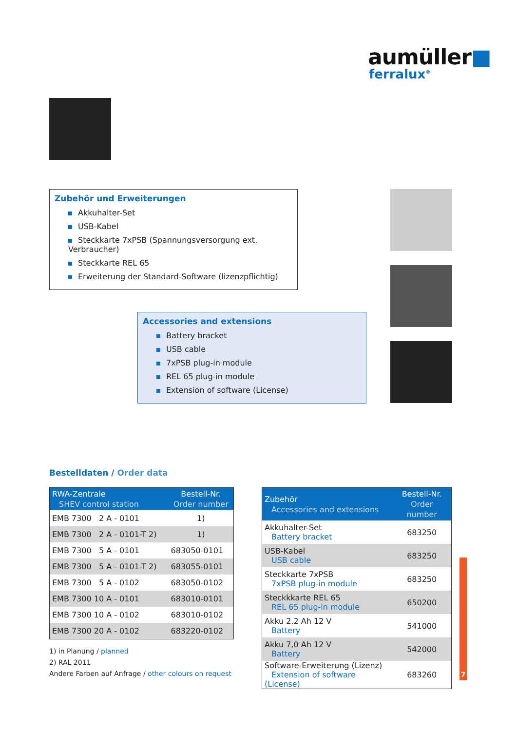aumüller■
ferralux<sup>®</sup>
Zubehör und Erweiterungen
Akkuhalter-Set
USB-Kabel
Steckkarte 7xPSB (Spannungsversorgung ext. Verbraucher)
Steckkarte REL 65
Erweiterung der Standard-Software (lizenzpflichtig)
Accessories and extensions
Battery bracket
USB cable
7xPSB plug-in module
REL 65 plug-in module
Extension of software (License)
Bestelldaten / Order data
| RWA-Zentrale SHEV control station | Bestell-Nr. Order number |
| --- | --- |
| EMB 7300 2 A - 0101 | 1) |
| EMB 7300 2 A - 0101-T 2) | 1) |
| EMB 7300 5 A - 0101 | 683050-0101 |
| EMB 7300 5 A - 0101-T 2) | 683055-0101 |
| EMB 7300 5 A - 0102 | 683050-0102 |
| EMB 7300 10 A - 0101 | 683010-0101 |
| EMB 7300 10 A - 0102 | 683010-0102 |
| EMB 7300 20 A - 0102 | 683220-0102 |
1) in Planung / planned
2) RAL 2011
Andere Farben auf Anfrage / other colours on request
| Zubehör Accessories and extensions | Bestell-Nr. Order number |
| --- | --- |
| Akkuhalter-Set Battery bracket | 683250 |
| USB-Kabel USB cable | 683250 |
| Steckkarte 7xPSB 7xPSB plug-in module | 683250 |
| Steckkkarte REL 65 REL 65 plug-in module | 650200 |
| Akku 2.2 Ah 12 V Battery | 541000 |
| Akku 7,0 Ah 12 V Battery | 542000 |
| Software-Erweiterung (Lizenz) Extension of software (License) | 683260 |
7